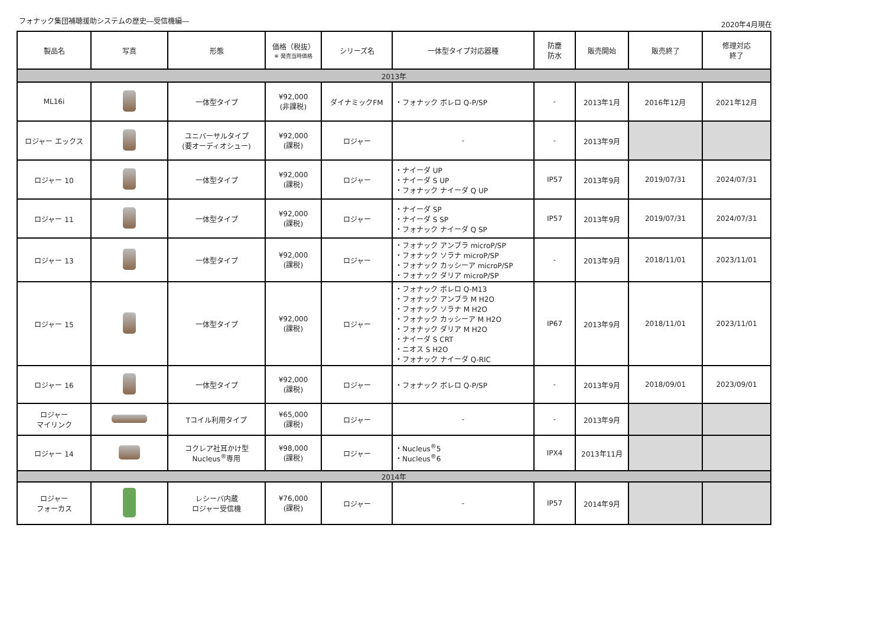フォナック集団補聴援助システムの歴史―受信機編― 2020年4月現在
| 製品名 | 写真 | 形態 | 価格（税抜） ※ 発売当時価格 | シリーズ名 | 一体型タイプ対応器種 | 防塵 防水 | 販売開始 | 販売終了 | 修理対応 終了 |
| --- | --- | --- | --- | --- | --- | --- | --- | --- | --- |
| 2013年 | | | | | | | | | |
| ML16i | | 一体型タイプ | ¥92,000 (非課税) | ダイナミックFM | ・フォナック ボレロ Q-P/SP | - | 2013年1月 | 2016年12月 | 2021年12月 |
| ロジャー エックス | | ユニバーサルタイプ (要オーディオシュー) | ¥92,000 (課税) | ロジャー | - | - | 2013年9月 | | |
| ロジャー 10 | | 一体型タイプ | ¥92,000 (課税) | ロジャー | ・ナイーダ UP ・ナイーダ S UP ・フォナック ナイーダ Q UP | IP57 | 2013年9月 | 2019/07/31 | 2024/07/31 |
| ロジャー 11 | | 一体型タイプ | ¥92,000 (課税) | ロジャー | ・ナイーダ SP ・ナイーダ S SP ・フォナック ナイーダ Q SP | IP57 | 2013年9月 | 2019/07/31 | 2024/07/31 |
| ロジャー 13 | | 一体型タイプ | ¥92,000 (課税) | ロジャー | ・フォナック アンブラ microP/SP ・フォナック ソラナ microP/SP ・フォナック カッシーア microP/SP ・フォナック ダリア microP/SP | - | 2013年9月 | 2018/11/01 | 2023/11/01 |
| ロジャー 15 | | 一体型タイプ | ¥92,000 (課税) | ロジャー | ・フォナック ボレロ Q-M13 ・フォナック アンブラ M H2O ・フォナック ソラナ M H2O ・フォナック カッシーア M H2O ・フォナック ダリア M H2O ・ナイーダ S CRT ・ニオス S H2O ・フォナック ナイーダ Q-RIC | IP67 | 2013年9月 | 2018/11/01 | 2023/11/01 |
| ロジャー 16 | | 一体型タイプ | ¥92,000 (課税) | ロジャー | ・フォナック ボレロ Q-P/SP | - | 2013年9月 | 2018/09/01 | 2023/09/01 |
| ロジャー マイリンク | | Tコイル利用タイプ | ¥65,000 (課税) | ロジャー | - | - | 2013年9月 | | |
| ロジャー 14 | | コクレア社耳かけ型 Nucleus<sup>®</sup>専用 | ¥98,000 (課税) | ロジャー | ・Nucleus<sup>®</sup>5 ・Nucleus<sup>®</sup>6 | IPX4 | 2013年11月 | | |
| 2014年 | | | | | | | | | |
| ロジャー フォーカス | | レシーバ内蔵 ロジャー受信機 | ¥76,000 (課税) | ロジャー | - | IP57 | 2014年9月 | | |